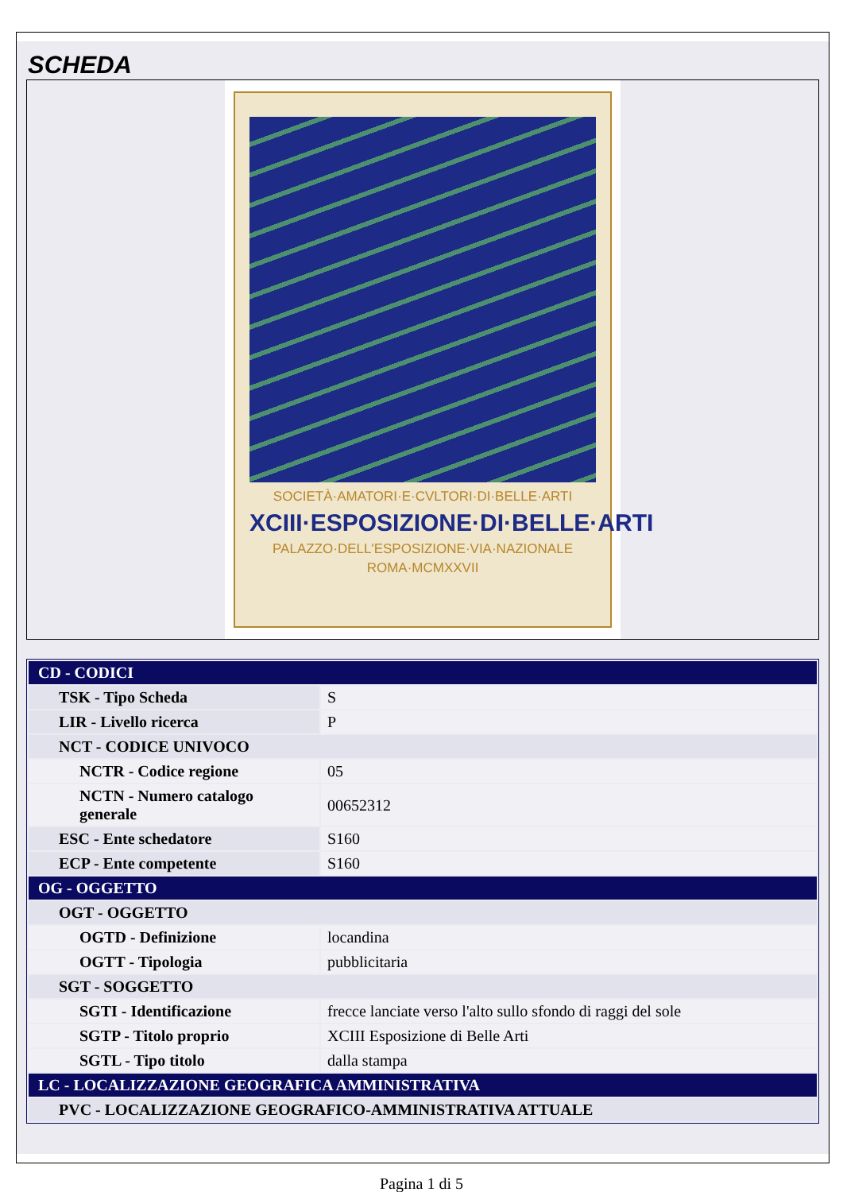SCHEDA
SOCIETÀ·AMATORI·E·CVLTORI·DI·BELLE·ARTI
XCIII·ESPOSIZIONE·DI·BELLE·ARTI
PALAZZO·DELL'ESPOSIZIONE·VIA·NAZIONALE
ROMA·MCMXXVII
| CD - CODICI | |
| TSK - Tipo Scheda | S |
| LIR - Livello ricerca | P |
| NCT - CODICE UNIVOCO | |
| NCTR - Codice regione | 05 |
| NCTN - Numero catalogo generale | 00652312 |
| ESC - Ente schedatore | S160 |
| ECP - Ente competente | S160 |
| OG - OGGETTO | |
| OGT - OGGETTO | |
| OGTD - Definizione | locandina |
| OGTT - Tipologia | pubblicitaria |
| SGT - SOGGETTO | |
| SGTI - Identificazione | frecce lanciate verso l'alto sullo sfondo di raggi del sole |
| SGTP - Titolo proprio | XCIII Esposizione di Belle Arti |
| SGTL - Tipo titolo | dalla stampa |
| LC - LOCALIZZAZIONE GEOGRAFICA AMMINISTRATIVA | |
| PVC - LOCALIZZAZIONE GEOGRAFICO-AMMINISTRATIVA ATTUALE | |
Pagina 1 di 5